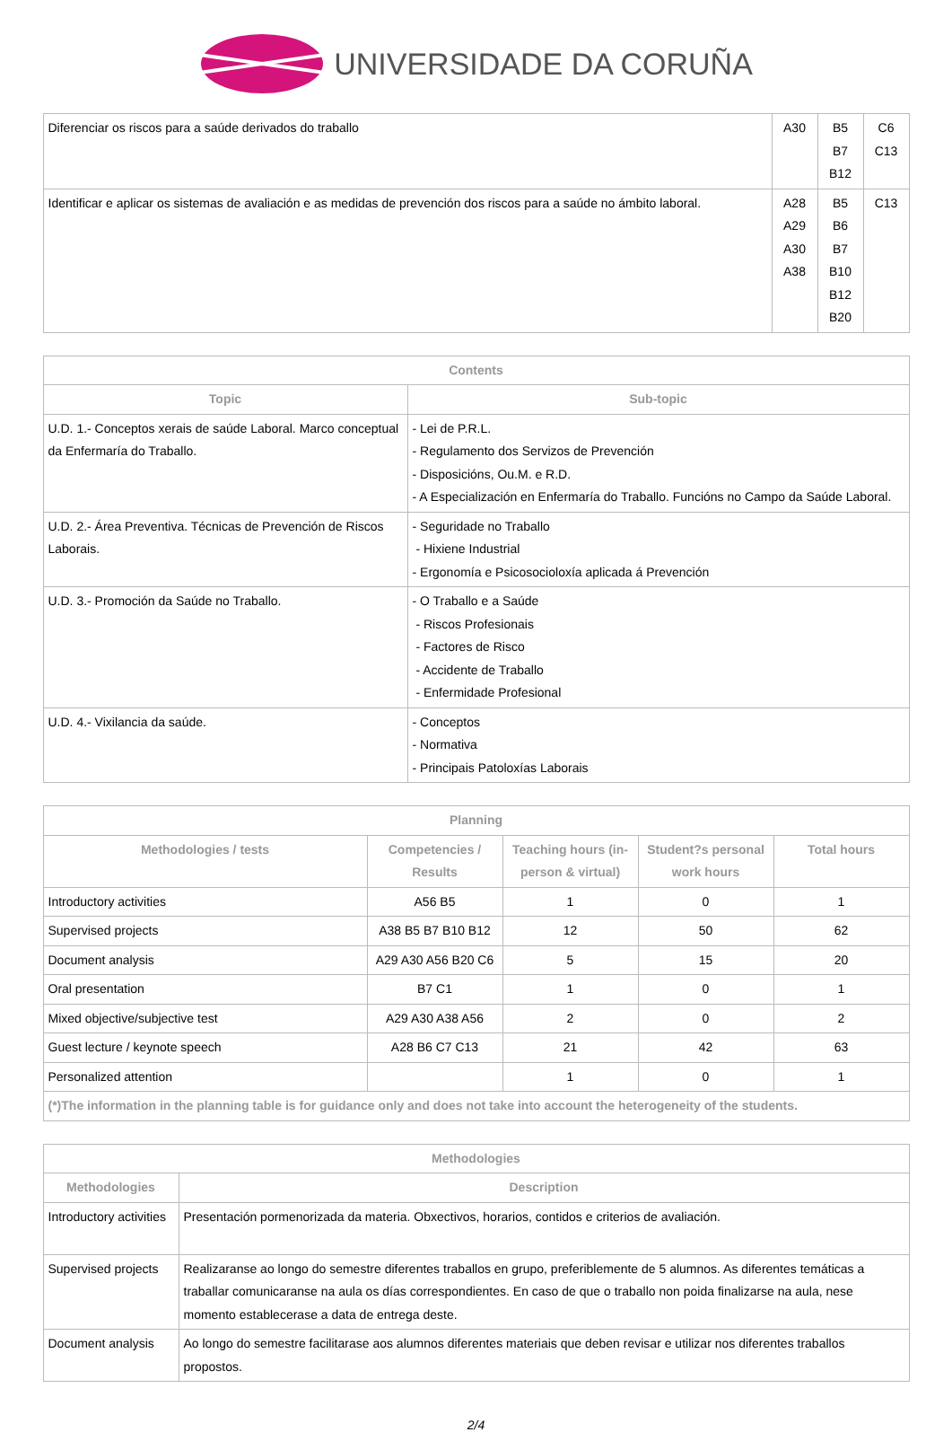UNIVERSIDADE DA CORUÑA
| Diferenciar os riscos para a saúde derivados do traballo | A30 | B5 B7 B12 | C6 C13 |
| Identificar e aplicar os sistemas de avaliación e as medidas de prevención dos riscos para a saúde no ámbito laboral. | A28 A29 A30 A38 | B5 B6 B7 B10 B12 B20 | C13 |
| Contents | |
| --- | --- |
| Topic | Sub-topic |
| U.D. 1.- Conceptos xerais de saúde Laboral. Marco conceptual da Enfermaría do Traballo. | - Lei de P.R.L. - Regulamento dos Servizos de Prevención - Disposicións, Ou.M. e R.D. - A Especialización en Enfermaría do Traballo. Funcións no Campo da Saúde Laboral. |
| U.D. 2.- Área Preventiva. Técnicas de Prevención de Riscos Laborais. | - Seguridade no Traballo - Hixiene Industrial - Ergonomía e Psicosocioloxía aplicada á Prevención |
| U.D. 3.- Promoción da Saúde no Traballo. | - O Traballo e a Saúde - Riscos Profesionais - Factores de Risco - Accidente de Traballo - Enfermidade Profesional |
| U.D. 4.- Vixilancia da saúde. | - Conceptos - Normativa - Principais Patoloxías Laborais |
| Planning | | | | |
| --- | --- | --- | --- | --- |
| Methodologies / tests | Competencies / Results | Teaching hours (in-person & virtual) | Student?s personal work hours | Total hours |
| Introductory activities | A56 B5 | 1 | 0 | 1 |
| Supervised projects | A38 B5 B7 B10 B12 | 12 | 50 | 62 |
| Document analysis | A29 A30 A56 B20 C6 | 5 | 15 | 20 |
| Oral presentation | B7 C1 | 1 | 0 | 1 |
| Mixed objective/subjective test | A29 A30 A38 A56 | 2 | 0 | 2 |
| Guest lecture / keynote speech | A28 B6 C7 C13 | 21 | 42 | 63 |
| Personalized attention | | 1 | 0 | 1 |
| (*)The information in the planning table is for guidance only and does not take into account the heterogeneity of the students. | | | | |
| Methodologies | |
| --- | --- |
| Methodologies | Description |
| Introductory activities | Presentación pormenorizada da materia. Obxectivos, horarios, contidos e criterios de avaliación. |
| Supervised projects | Realizaranse ao longo do semestre diferentes traballos en grupo, preferiblemente de 5 alumnos. As diferentes temáticas a traballar comunicaranse na aula os días correspondientes. En caso de que o traballo non poida finalizarse na aula, nese momento establecerase a data de entrega deste. |
| Document analysis | Ao longo do semestre facilitarase aos alumnos diferentes materiais que deben revisar e utilizar nos diferentes traballos propostos. |
2/4